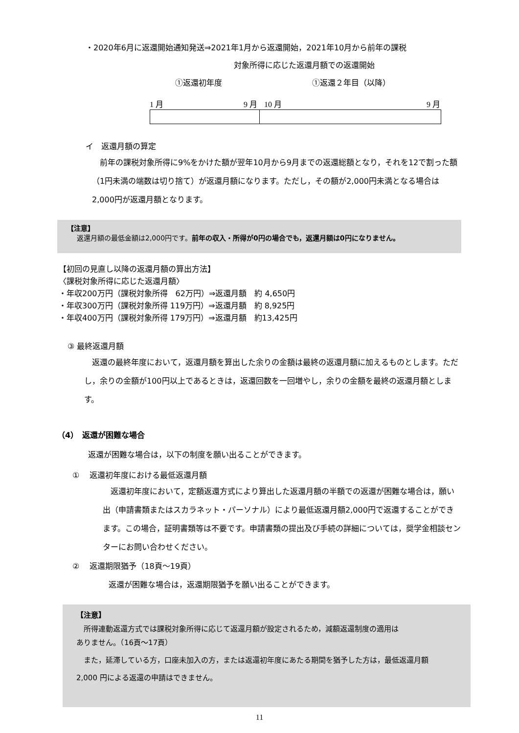・2020年6月に返還開始通知発送⇒2021年1月から返還開始，2021年10月から前年の課税
対象所得に応じた返還月額での返還開始
①返還初年度 ①返還２年目（以降）
1 月 9 月 10 月 9 月
イ　返還月額の算定
　前年の課税対象所得に9%をかけた額が翌年10月から9月までの返還総額となり，それを12で割った額（1円未満の端数は切り捨て）が返還月額になります。ただし，その額が2,000円未満となる場合は2,000円が返還月額となります。
【注意】
返還月額の最低金額は2,000円です。前年の収入・所得が0円の場合でも，返還月額は0円になりません。
【初回の見直し以降の返還月額の算出方法】
〈課税対象所得に応じた返還月額〉
・年収200万円（課税対象所得　62万円）⇒返還月額　約 4,650円
・年収300万円（課税対象所得 119万円）⇒返還月額　約 8,925円
・年収400万円（課税対象所得 179万円）⇒返還月額　約13,425円
③ 最終返還月額
　返還の最終年度において，返還月額を算出した余りの金額は最終の返還月額に加えるものとします。ただし，余りの金額が100円以上であるときは，返還回数を一回増やし，余りの金額を最終の返還月額とします。
（4）　返還が困難な場合
返還が困難な場合は，以下の制度を願い出ることができます。
①　 返還初年度における最低返還月額
　返還初年度において，定額返還方式により算出した返還月額の半額での返還が困難な場合は，願い出（申請書類またはスカラネット・パーソナル）により最低返還月額2,000円で返還することができます。この場合，証明書類等は不要です。申請書類の提出及び手続の詳細については，奨学金相談センターにお問い合わせください。
②　 返還期限猶予（18頁～19頁）
返還が困難な場合は，返還期限猶予を願い出ることができます。
【注意】
　所得連動返還方式では課税対象所得に応じて返還月額が設定されるため，減額返還制度の適用は
ありません。（16頁～17頁）
　また，延滞している方，口座未加入の方，または返還初年度にあたる期間を猶予した方は，最低返還月額
2,000 円による返還の申請はできません。
11